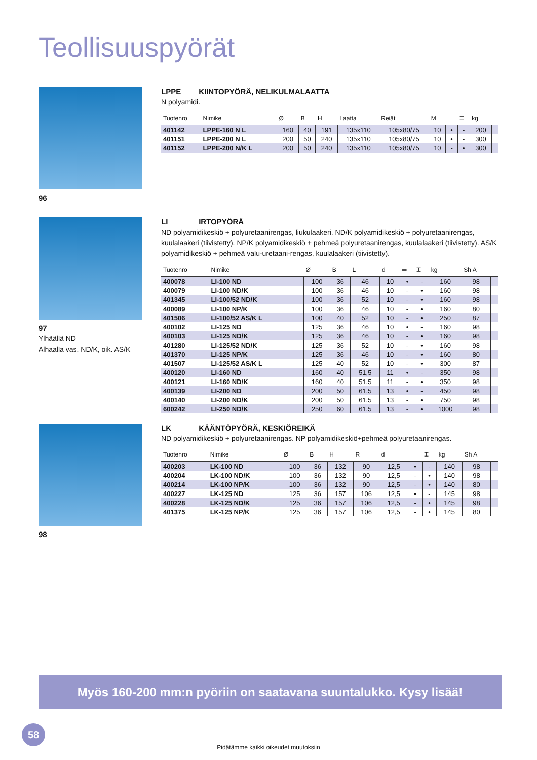Teollisuuspyörät
96
LPPE KIINTOPYÖRÄ, NELIKULMALAATTA
N polyamidi.
| Tuotenro | Nimike | Ø | B | H | Laatta | Reiät | M | ═ | ⌶ | kg | |
| --- | --- | --- | --- | --- | --- | --- | --- | --- | --- | --- | --- |
| 401142 | LPPE-160 N L | 160 | 40 | 191 | 135x110 | 105x80/75 | 10 | • | - | 200 | |
| 401151 | LPPE-200 N L | 200 | 50 | 240 | 135x110 | 105x80/75 | 10 | • | - | 300 | |
| 401152 | LPPE-200 N/K L | 200 | 50 | 240 | 135x110 | 105x80/75 | 10 | - | • | 300 | |
97
Ylhäällä ND
Alhaalla vas. ND/K, oik. AS/K
LI IRTOPYÖRÄ
ND polyamidikeskiö + polyuretaanirengas, liukulaakeri. ND/K polyamidikeskiö + polyuretaanirengas, kuulalaakeri (tiivistetty). NP/K polyamidikeskiö + pehmeä polyuretaanirengas, kuulalaakeri (tiivistetty). AS/K polyamidikeskiö + pehmeä valu-uretaani-rengas, kuulalaakeri (tiivistetty).
| Tuotenro | Nimike | Ø | B | L | d | ═ | ⌶ | kg | Sh A | |
| --- | --- | --- | --- | --- | --- | --- | --- | --- | --- | --- |
| 400078 | LI-100 ND | 100 | 36 | 46 | 10 | • | - | 160 | 98 | |
| 400079 | LI-100 ND/K | 100 | 36 | 46 | 10 | - | • | 160 | 98 | |
| 401345 | LI-100/52 ND/K | 100 | 36 | 52 | 10 | - | • | 160 | 98 | |
| 400089 | LI-100 NP/K | 100 | 36 | 46 | 10 | - | • | 160 | 80 | |
| 401506 | LI-100/52 AS/K L | 100 | 40 | 52 | 10 | - | • | 250 | 87 | |
| 400102 | LI-125 ND | 125 | 36 | 46 | 10 | • | - | 160 | 98 | |
| 400103 | LI-125 ND/K | 125 | 36 | 46 | 10 | - | • | 160 | 98 | |
| 401280 | LI-125/52 ND/K | 125 | 36 | 52 | 10 | - | • | 160 | 98 | |
| 401370 | LI-125 NP/K | 125 | 36 | 46 | 10 | - | • | 160 | 80 | |
| 401507 | LI-125/52 AS/K L | 125 | 40 | 52 | 10 | - | • | 300 | 87 | |
| 400120 | LI-160 ND | 160 | 40 | 51,5 | 11 | • | - | 350 | 98 | |
| 400121 | LI-160 ND/K | 160 | 40 | 51,5 | 11 | - | • | 350 | 98 | |
| 400139 | LI-200 ND | 200 | 50 | 61,5 | 13 | • | - | 450 | 98 | |
| 400140 | LI-200 ND/K | 200 | 50 | 61,5 | 13 | - | • | 750 | 98 | |
| 600242 | LI-250 ND/K | 250 | 60 | 61,5 | 13 | - | • | 1000 | 98 | |
98
LK KÄÄNTÖPYÖRÄ, KESKIÖREIKÄ
ND polyamidikeskiö + polyuretaanirengas. NP polyamidikeskiö+pehmeä polyuretaanirengas.
| Tuotenro | Nimike | Ø | B | H | R | d | ═ | ⌶ | kg | Sh A | |
| --- | --- | --- | --- | --- | --- | --- | --- | --- | --- | --- | --- |
| 400203 | LK-100 ND | 100 | 36 | 132 | 90 | 12,5 | • | - | 140 | 98 | |
| 400204 | LK-100 ND/K | 100 | 36 | 132 | 90 | 12,5 | - | • | 140 | 98 | |
| 400214 | LK-100 NP/K | 100 | 36 | 132 | 90 | 12,5 | - | • | 140 | 80 | |
| 400227 | LK-125 ND | 125 | 36 | 157 | 106 | 12,5 | • | - | 145 | 98 | |
| 400228 | LK-125 ND/K | 125 | 36 | 157 | 106 | 12,5 | - | • | 145 | 98 | |
| 401375 | LK-125 NP/K | 125 | 36 | 157 | 106 | 12,5 | - | • | 145 | 80 | |
Myös 160-200 mm:n pyöriin on saatavana suuntalukko. Kysy lisää!
58
Pidätämme kaikki oikeudet muutoksiin